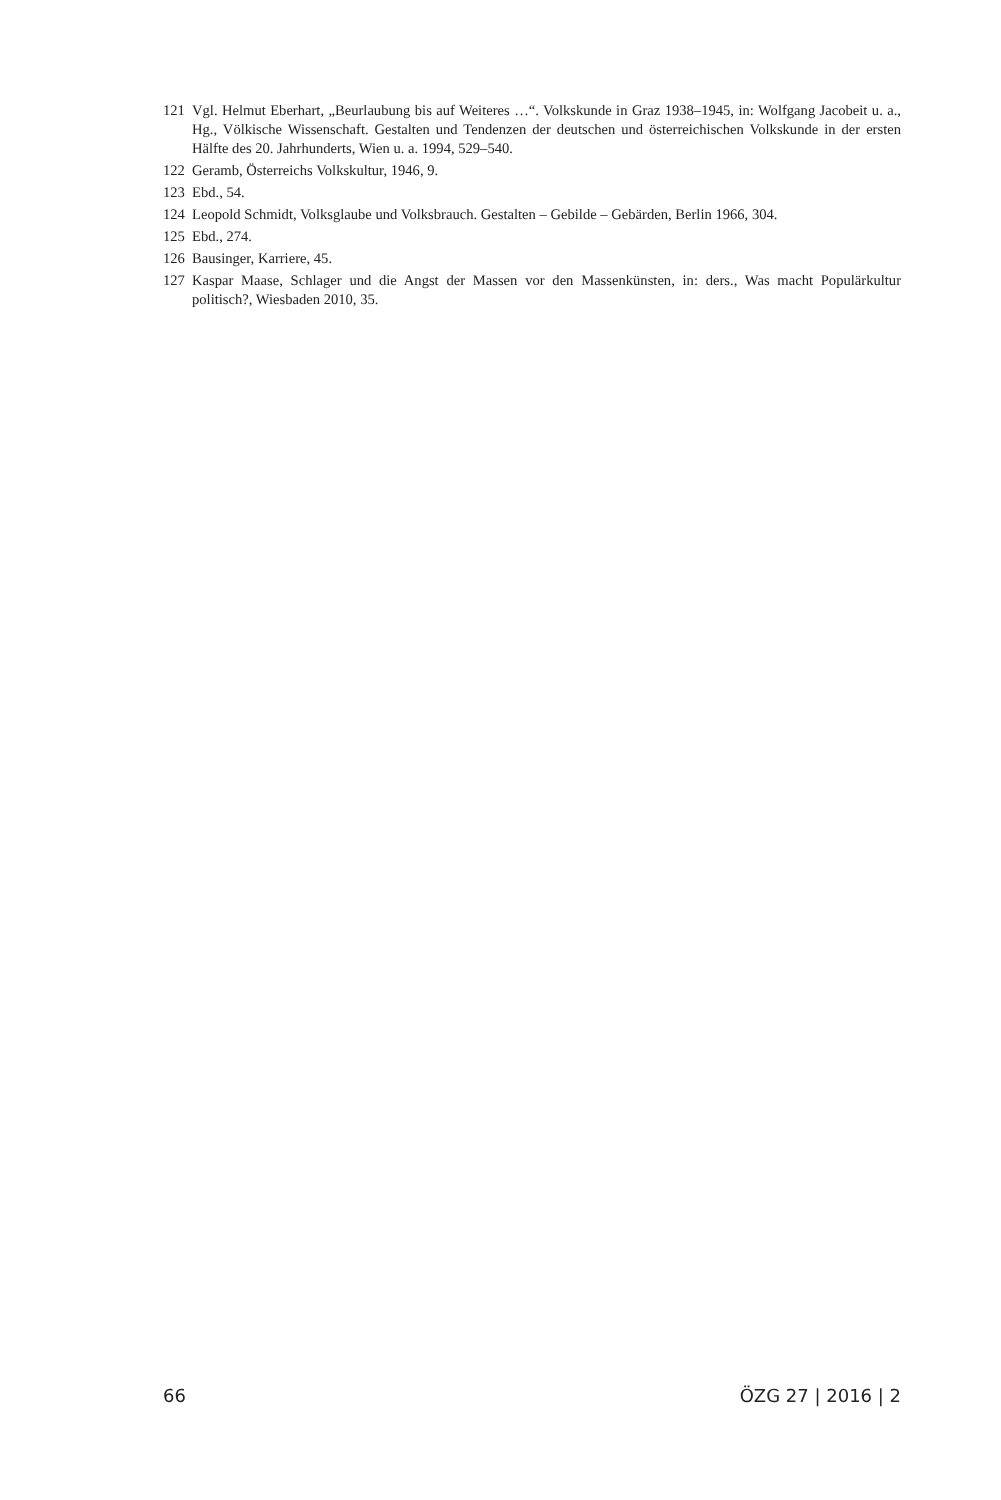121 Vgl. Helmut Eberhart, „Beurlaubung bis auf Weiteres …“. Volkskunde in Graz 1938–1945, in: Wolfgang Jacobeit u. a., Hg., Völkische Wissenschaft. Gestalten und Tendenzen der deutschen und österreichischen Volkskunde in der ersten Hälfte des 20. Jahrhunderts, Wien u. a. 1994, 529–540.
122 Geramb, Österreichs Volkskultur, 1946, 9.
123 Ebd., 54.
124 Leopold Schmidt, Volksglaube und Volksbrauch. Gestalten – Gebilde – Gebärden, Berlin 1966, 304.
125 Ebd., 274.
126 Bausinger, Karriere, 45.
127 Kaspar Maase, Schlager und die Angst der Massen vor den Massenkünsten, in: ders., Was macht Populärkultur politisch?, Wiesbaden 2010, 35.
66 ÖZG 27 | 2016 | 2